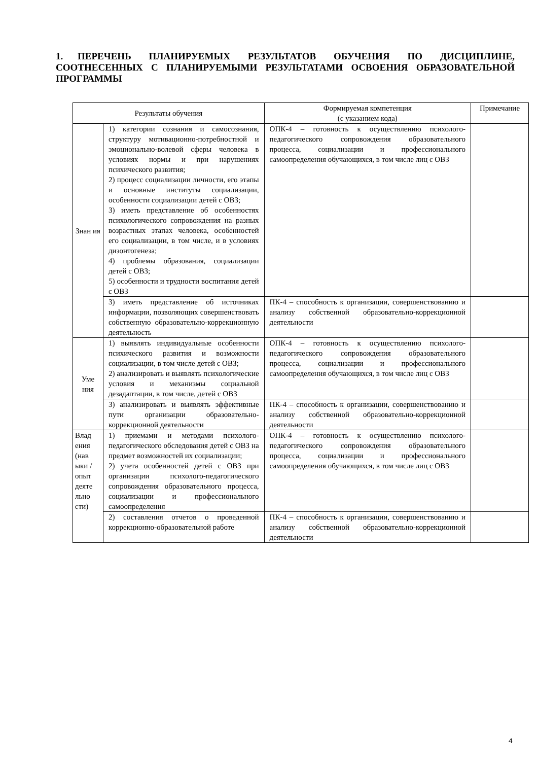1. ПЕРЕЧЕНЬ ПЛАНИРУЕМЫХ РЕЗУЛЬТАТОВ ОБУЧЕНИЯ ПО ДИСЦИПЛИНЕ, СООТНЕСЕННЫХ С ПЛАНИРУЕМЫМИ РЕЗУЛЬТАТАМИ ОСВОЕНИЯ ОБРАЗОВАТЕЛЬНОЙ ПРОГРАММЫ
| Результаты обучения | | Формируемая компетенция (с указанием кода) | Примечание |
| --- | --- | --- | --- |
| Знан ия | 1) категории сознания и самосознания, структуру мотивационно-потребностной и эмоционально-волевой сферы человека в условиях нормы и при нарушениях психического развития; 2) процесс социализации личности, его этапы и основные институты социализации, особенности социализации детей с ОВЗ; 3) иметь представление об особенностях психологического сопровождения на разных возрастных этапах человека, особенностей его социализации, в том числе, и в условиях дизонтогенеза; 4) проблемы образования, социализации детей с ОВЗ; 5) особенности и трудности воспитания детей с ОВЗ | ОПК-4 – готовность к осуществлению психолого-педагогического сопровождения образовательного процесса, социализации и профессионального самоопределения обучающихся, в том числе лиц с ОВЗ | |
| | 3) иметь представление об источниках информации, позволяющих совершенствовать собственную образовательно-коррекционную деятельность | ПК-4 – способность к организации, совершенствованию и анализу собственной образовательно-коррекционной деятельности | |
| Уме ния | 1) выявлять индивидуальные особенности психического развития и возможности социализации, в том числе детей с ОВЗ; 2) анализировать и выявлять психологические условия и механизмы социальной дезадаптации, в том числе, детей с ОВЗ | ОПК-4 – готовность к осуществлению психолого-педагогического сопровождения образовательного процесса, социализации и профессионального самоопределения обучающихся, в том числе лиц с ОВЗ | |
| | 3) анализировать и выявлять эффективные пути организации образовательно-коррекционной деятельности | ПК-4 – способность к организации, совершенствованию и анализу собственной образовательно-коррекционной деятельности | |
| Влад ения (нав ыки / опыт деяте льно сти) | 1) приемами и методами психолого-педагогического обследования детей с ОВЗ на предмет возможностей их социализации; 2) учета особенностей детей с ОВЗ при организации психолого-педагогического сопровождения образовательного процесса, социализации и профессионального самоопределения | ОПК-4 – готовность к осуществлению психолого-педагогического сопровождения образовательного процесса, социализации и профессионального самоопределения обучающихся, в том числе лиц с ОВЗ | |
| | 2) составления отчетов о проведенной коррекционно-образовательной работе | ПК-4 – способность к организации, совершенствованию и анализу собственной образовательно-коррекционной деятельности | |
4